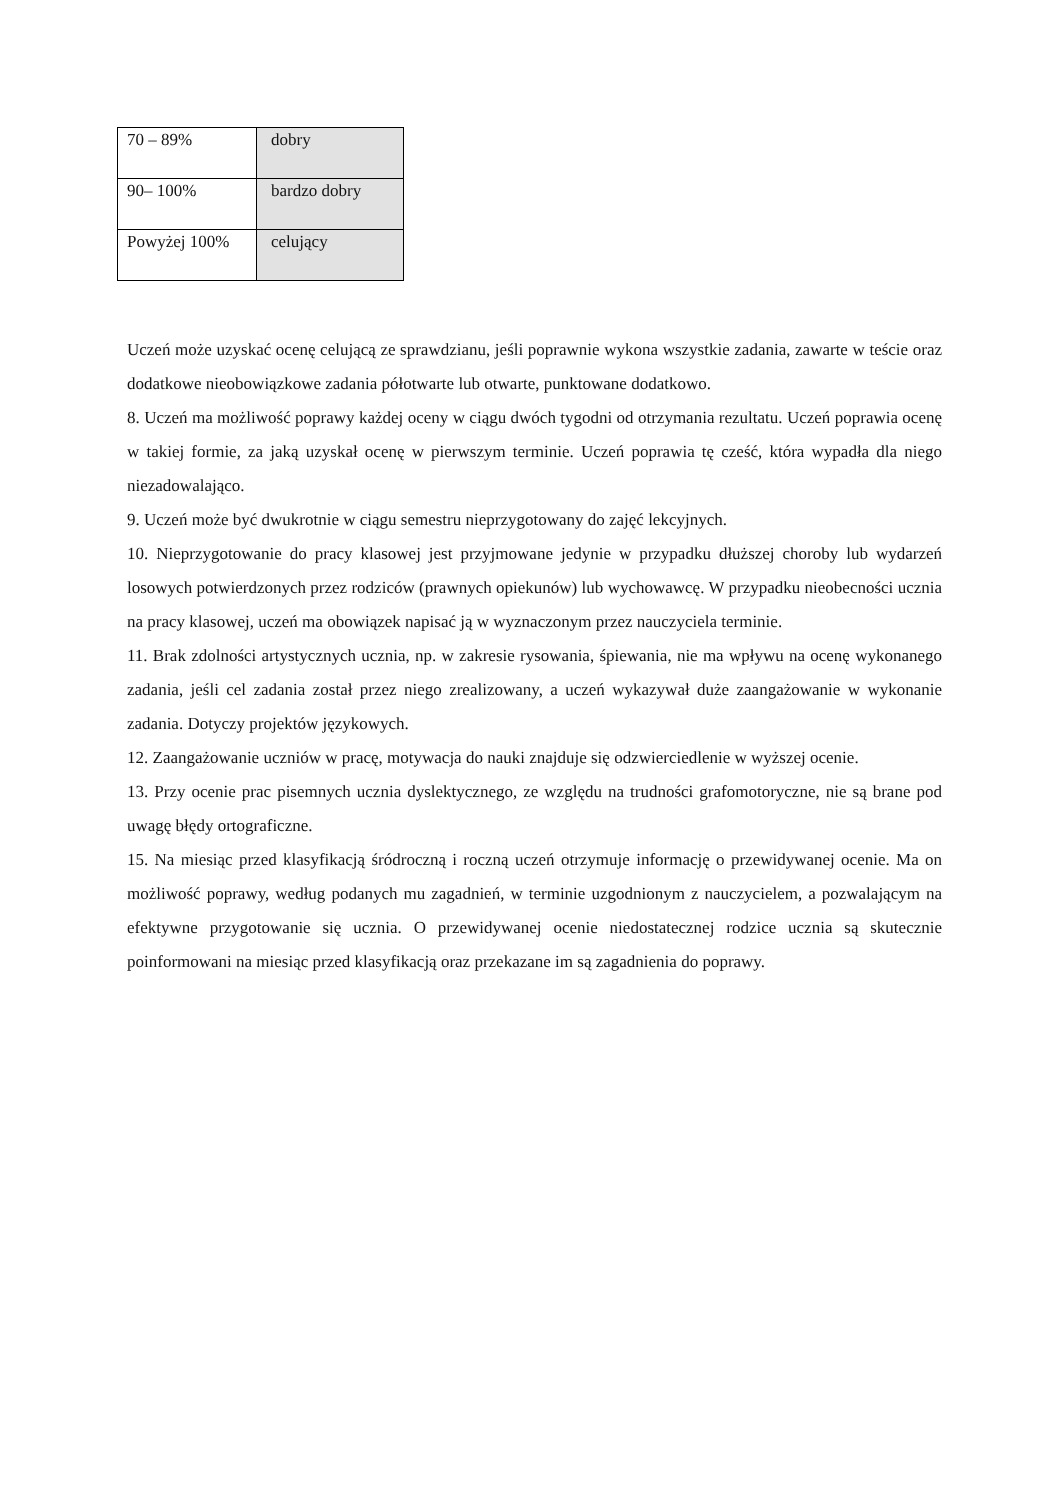| 70 – 89% | dobry |
| 90– 100% | bardzo dobry |
| Powyżej 100% | celujący |
Uczeń może uzyskać ocenę celującą ze sprawdzianu, jeśli poprawnie wykona wszystkie zadania, zawarte w teście oraz dodatkowe nieobowiązkowe zadania półotwarte lub otwarte, punktowane dodatkowo.
8. Uczeń ma możliwość poprawy każdej oceny w ciągu dwóch tygodni od otrzymania rezultatu. Uczeń poprawia ocenę w takiej formie, za jaką uzyskał ocenę w pierwszym terminie. Uczeń poprawia tę cześć, która wypadła dla niego niezadowalająco.
9. Uczeń może być dwukrotnie w ciągu semestru nieprzygotowany do zajęć lekcyjnych.
10. Nieprzygotowanie do pracy klasowej jest przyjmowane jedynie w przypadku dłuższej choroby lub wydarzeń losowych potwierdzonych przez rodziców (prawnych opiekunów) lub wychowawcę. W przypadku nieobecności ucznia na pracy klasowej, uczeń ma obowiązek napisać ją w wyznaczonym przez nauczyciela terminie.
11. Brak zdolności artystycznych ucznia, np. w zakresie rysowania, śpiewania, nie ma wpływu na ocenę wykonanego zadania, jeśli cel zadania został przez niego zrealizowany, a uczeń wykazywał duże zaangażowanie w wykonanie zadania. Dotyczy projektów językowych.
12. Zaangażowanie uczniów w pracę, motywacja do nauki znajduje się odzwierciedlenie w wyższej ocenie.
13. Przy ocenie prac pisemnych ucznia dyslektycznego, ze względu na trudności grafomotoryczne, nie są brane pod uwagę błędy ortograficzne.
15. Na miesiąc przed klasyfikacją śródroczną i roczną uczeń otrzymuje informację o przewidywanej ocenie. Ma on możliwość poprawy, według podanych mu zagadnień, w terminie uzgodnionym z nauczycielem, a pozwalającym na efektywne przygotowanie się ucznia. O przewidywanej ocenie niedostatecznej rodzice ucznia są skutecznie poinformowani na miesiąc przed klasyfikacją oraz przekazane im są zagadnienia do poprawy.